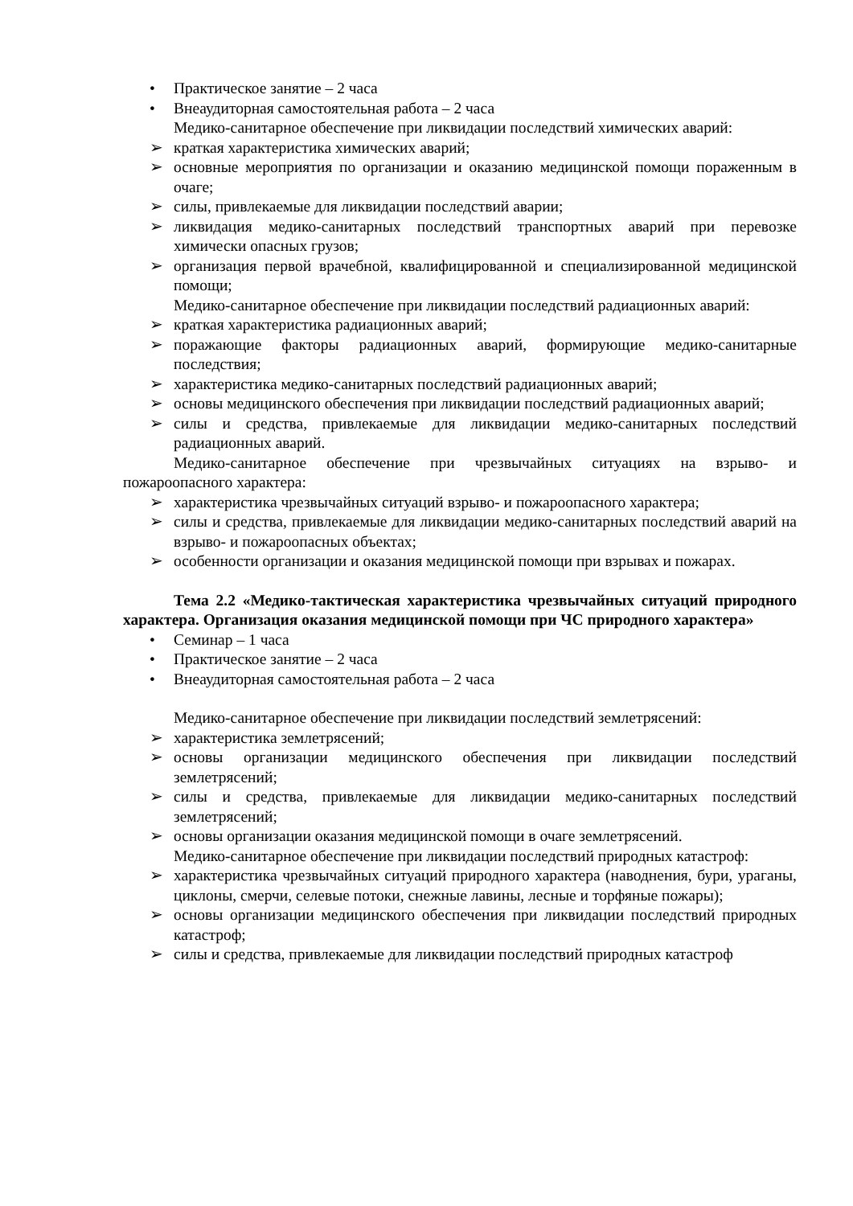• Практическое занятие – 2 часа
• Внеаудиторная самостоятельная работа – 2 часа
Медико-санитарное обеспечение при ликвидации последствий химических аварий:
➢ краткая характеристика химических аварий;
➢ основные мероприятия по организации и оказанию медицинской помощи пораженным в очаге;
➢ силы, привлекаемые для ликвидации последствий аварии;
➢ ликвидация медико-санитарных последствий транспортных аварий при перевозке химически опасных грузов;
➢ организация первой врачебной, квалифицированной и специализированной медицинской помощи;
Медико-санитарное обеспечение при ликвидации последствий радиационных аварий:
➢ краткая характеристика радиационных аварий;
➢ поражающие факторы радиационных аварий, формирующие медико-санитарные последствия;
➢ характеристика медико-санитарных последствий радиационных аварий;
➢ основы медицинского обеспечения при ликвидации последствий радиационных аварий;
➢ силы и средства, привлекаемые для ликвидации медико-санитарных последствий радиационных аварий.
Медико-санитарное обеспечение при чрезвычайных ситуациях на взрыво- и пожароопасного характера:
➢ характеристика чрезвычайных ситуаций взрыво- и пожароопасного характера;
➢ силы и средства, привлекаемые для ликвидации медико-санитарных последствий аварий на взрыво- и пожароопасных объектах;
➢ особенности организации и оказания медицинской помощи при взрывах и пожарах.
Тема 2.2 «Медико-тактическая характеристика чрезвычайных ситуаций природного характера. Организация оказания медицинской помощи при ЧС природного характера»
• Семинар – 1 часа
• Практическое занятие – 2 часа
• Внеаудиторная самостоятельная работа – 2 часа
Медико-санитарное обеспечение при ликвидации последствий землетрясений:
➢ характеристика землетрясений;
➢ основы организации медицинского обеспечения при ликвидации последствий землетрясений;
➢ силы и средства, привлекаемые для ликвидации медико-санитарных последствий землетрясений;
➢ основы организации оказания медицинской помощи в очаге землетрясений.
Медико-санитарное обеспечение при ликвидации последствий природных катастроф:
➢ характеристика чрезвычайных ситуаций природного характера (наводнения, бури, ураганы, циклоны, смерчи, селевые потоки, снежные лавины, лесные и торфяные пожары);
➢ основы организации медицинского обеспечения при ликвидации последствий природных катастроф;
➢ силы и средства, привлекаемые для ликвидации последствий природных катастроф